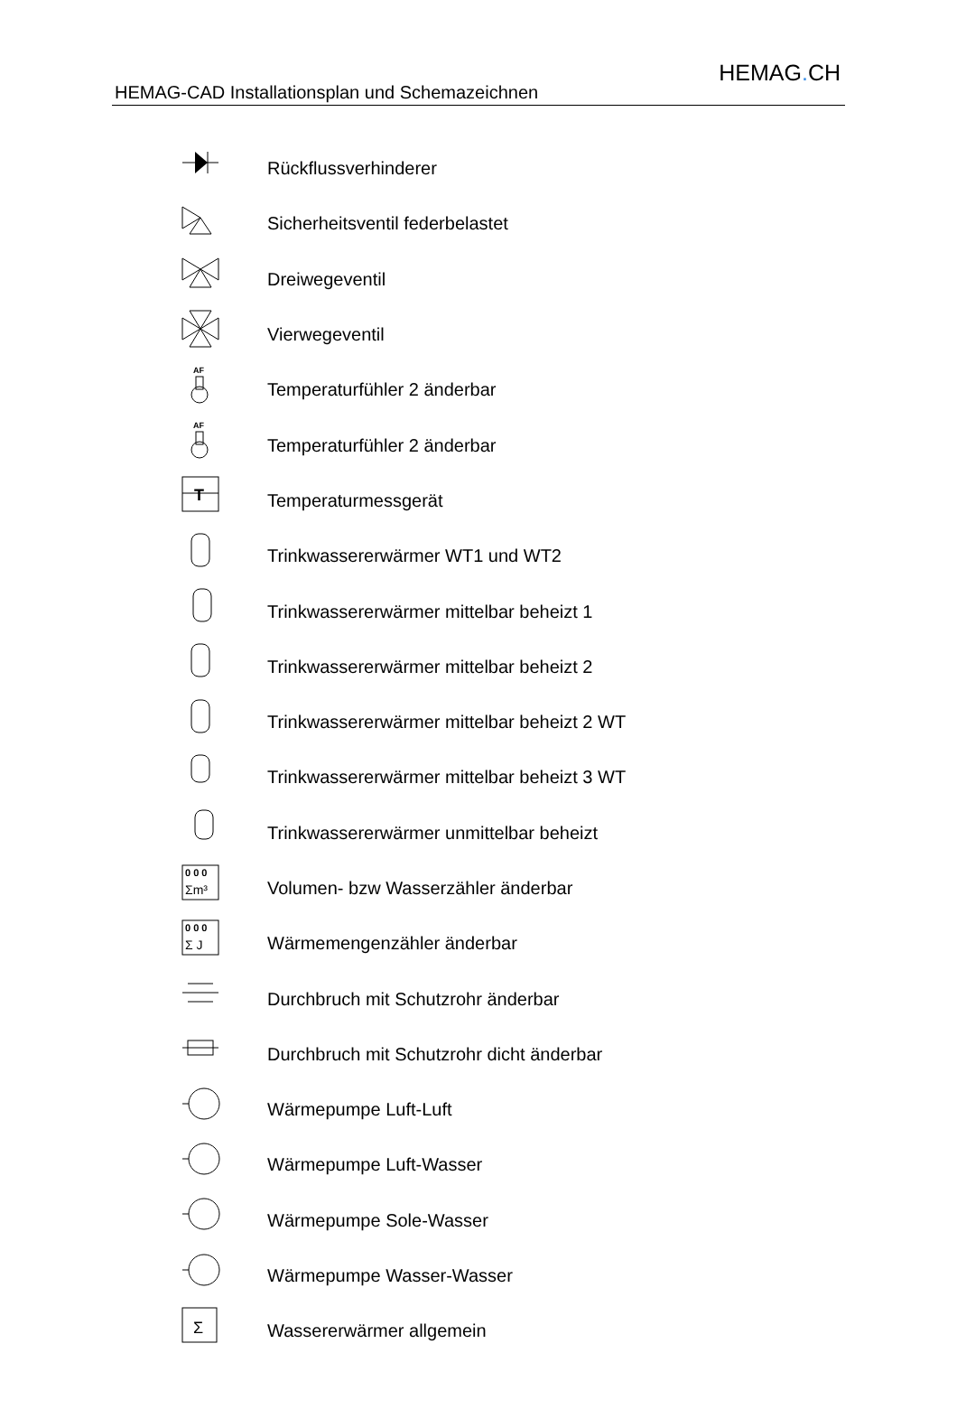HEMAG-CAD Installationsplan und Schemazeichnen
HEMAG. CH
| | Rückflussverhinderer |
| | Sicherheitsventil federbelastet |
| | Dreiwegeventil |
| | Vierwegeventil |
| AF | Temperaturfühler 2 änderbar |
| AF | Temperaturfühler 2 änderbar |
| T | Temperaturmessgerät |
| | Trinkwassererwärmer WT1 und WT2 |
| | Trinkwassererwärmer mittelbar beheizt 1 |
| | Trinkwassererwärmer mittelbar beheizt 2 |
| | Trinkwassererwärmer mittelbar beheizt 2 WT |
| | Trinkwassererwärmer mittelbar beheizt 3 WT |
| | Trinkwassererwärmer unmittelbar beheizt |
| 0 0 0 Σm³ | Volumen- bzw Wasserzähler änderbar |
| 0 0 0 Σ J | Wärmemengenzähler änderbar |
| | Durchbruch mit Schutzrohr änderbar |
| | Durchbruch mit Schutzrohr dicht änderbar |
| | Wärmepumpe Luft-Luft |
| | Wärmepumpe Luft-Wasser |
| | Wärmepumpe Sole-Wasser |
| | Wärmepumpe Wasser-Wasser |
| Σ | Wassererwärmer allgemein |